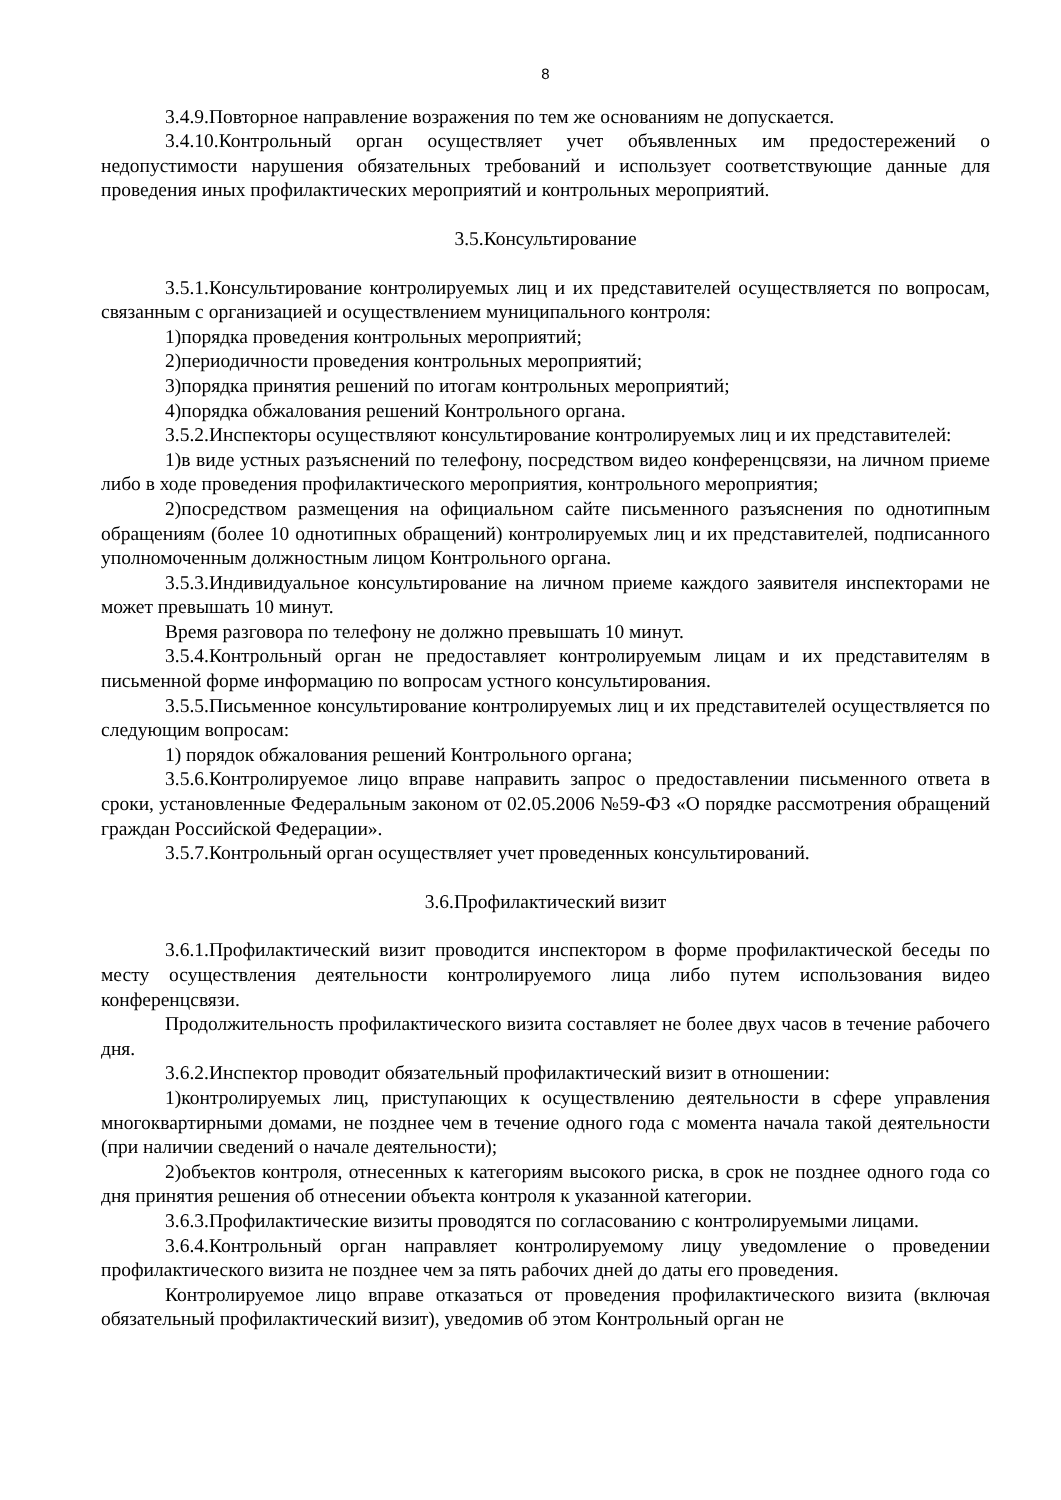8
3.4.9.Повторное направление возражения по тем же основаниям не допускается.
3.4.10.Контрольный орган осуществляет учет объявленных им предостережений о недопустимости нарушения обязательных требований и использует соответствующие данные для проведения иных профилактических мероприятий и контрольных мероприятий.
3.5.Консультирование
3.5.1.Консультирование контролируемых лиц и их представителей осуществляется по вопросам, связанным с организацией и осуществлением муниципального контроля:
1)порядка проведения контрольных мероприятий;
2)периодичности проведения контрольных мероприятий;
3)порядка принятия решений по итогам контрольных мероприятий;
4)порядка обжалования решений Контрольного органа.
3.5.2.Инспекторы осуществляют консультирование контролируемых лиц и их представителей:
1)в виде устных разъяснений по телефону, посредством видео конференцсвязи, на личном приеме либо в ходе проведения профилактического мероприятия, контрольного мероприятия;
2)посредством размещения на официальном сайте письменного разъяснения по однотипным обращениям (более 10 однотипных обращений) контролируемых лиц и их представителей, подписанного уполномоченным должностным лицом Контрольного органа.
3.5.3.Индивидуальное консультирование на личном приеме каждого заявителя инспекторами не может превышать 10 минут.
Время разговора по телефону не должно превышать 10 минут.
3.5.4.Контрольный орган не предоставляет контролируемым лицам и их представителям в письменной форме информацию по вопросам устного консультирования.
3.5.5.Письменное консультирование контролируемых лиц и их представителей осуществляется по следующим вопросам:
1) порядок обжалования решений Контрольного органа;
3.5.6.Контролируемое лицо вправе направить запрос о предоставлении письменного ответа в сроки, установленные Федеральным законом от 02.05.2006 №59-ФЗ «О порядке рассмотрения обращений граждан Российской Федерации».
3.5.7.Контрольный орган осуществляет учет проведенных консультирований.
3.6.Профилактический визит
3.6.1.Профилактический визит проводится инспектором в форме профилактической беседы по месту осуществления деятельности контролируемого лица либо путем использования видео конференцсвязи.
Продолжительность профилактического визита составляет не более двух часов в течение рабочего дня.
3.6.2.Инспектор проводит обязательный профилактический визит в отношении:
1)контролируемых лиц, приступающих к осуществлению деятельности в сфере управления многоквартирными домами, не позднее чем в течение одного года с момента начала такой деятельности (при наличии сведений о начале деятельности);
2)объектов контроля, отнесенных к категориям высокого риска, в срок не позднее одного года со дня принятия решения об отнесении объекта контроля к указанной категории.
3.6.3.Профилактические визиты проводятся по согласованию с контролируемыми лицами.
3.6.4.Контрольный орган направляет контролируемому лицу уведомление о проведении профилактического визита не позднее чем за пять рабочих дней до даты его проведения.
Контролируемое лицо вправе отказаться от проведения профилактического визита (включая обязательный профилактический визит), уведомив об этом Контрольный орган не